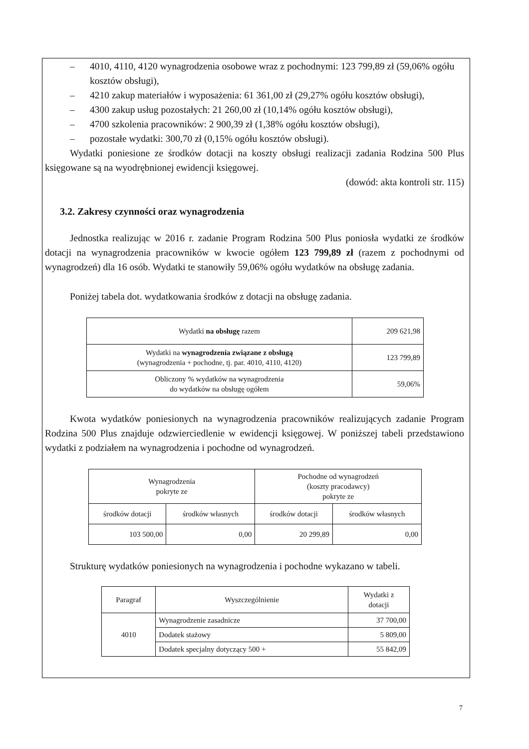– 4010, 4110, 4120 wynagrodzenia osobowe wraz z pochodnymi: 123 799,89 zł (59,06% ogółu kosztów obsługi),
– 4210 zakup materiałów i wyposażenia: 61 361,00 zł (29,27% ogółu kosztów obsługi),
– 4300 zakup usług pozostałych: 21 260,00 zł (10,14% ogółu kosztów obsługi),
– 4700 szkolenia pracowników: 2 900,39 zł (1,38% ogółu kosztów obsługi),
– pozostałe wydatki: 300,70 zł (0,15% ogółu kosztów obsługi).
Wydatki poniesione ze środków dotacji na koszty obsługi realizacji zadania Rodzina 500 Plus księgowane są na wyodrębnionej ewidencji księgowej.
(dowód: akta kontroli str. 115)
3.2. Zakresy czynności oraz wynagrodzenia
Jednostka realizując w 2016 r. zadanie Program Rodzina 500 Plus poniosła wydatki ze środków dotacji na wynagrodzenia pracowników w kwocie ogółem 123 799,89 zł (razem z pochodnymi od wynagrodzeń) dla 16 osób. Wydatki te stanowiły 59,06% ogółu wydatków na obsługę zadania.
Poniżej tabela dot. wydatkowania środków z dotacji na obsługę zadania.
| Wydatki na obsługę razem | 209 621,98 |
| Wydatki na wynagrodzenia związane z obsługą (wynagrodzenia + pochodne, tj. par. 4010, 4110, 4120) | 123 799,89 |
| Obliczony % wydatków na wynagrodzenia do wydatków na obsługę ogółem | 59,06% |
Kwota wydatków poniesionych na wynagrodzenia pracowników realizujących zadanie Program Rodzina 500 Plus znajduje odzwierciedlenie w ewidencji księgowej. W poniższej tabeli przedstawiono wydatki z podziałem na wynagrodzenia i pochodne od wynagrodzeń.
| Wynagrodzenia pokryte ze | | Pochodne od wynagrodzeń (koszty pracodawcy) pokryte ze | |
| środków dotacji | środków własnych | środków dotacji | środków własnych |
| 103 500,00 | 0,00 | 20 299,89 | 0,00 |
Strukturę wydatków poniesionych na wynagrodzenia i pochodne wykazano w tabeli.
| Paragraf | Wyszczególnienie | Wydatki z dotacji |
| 4010 | Wynagrodzenie zasadnicze | 37 700,00 |
| | Dodatek stażowy | 5 809,00 |
| | Dodatek specjalny dotyczący 500 + | 55 842,09 |
7